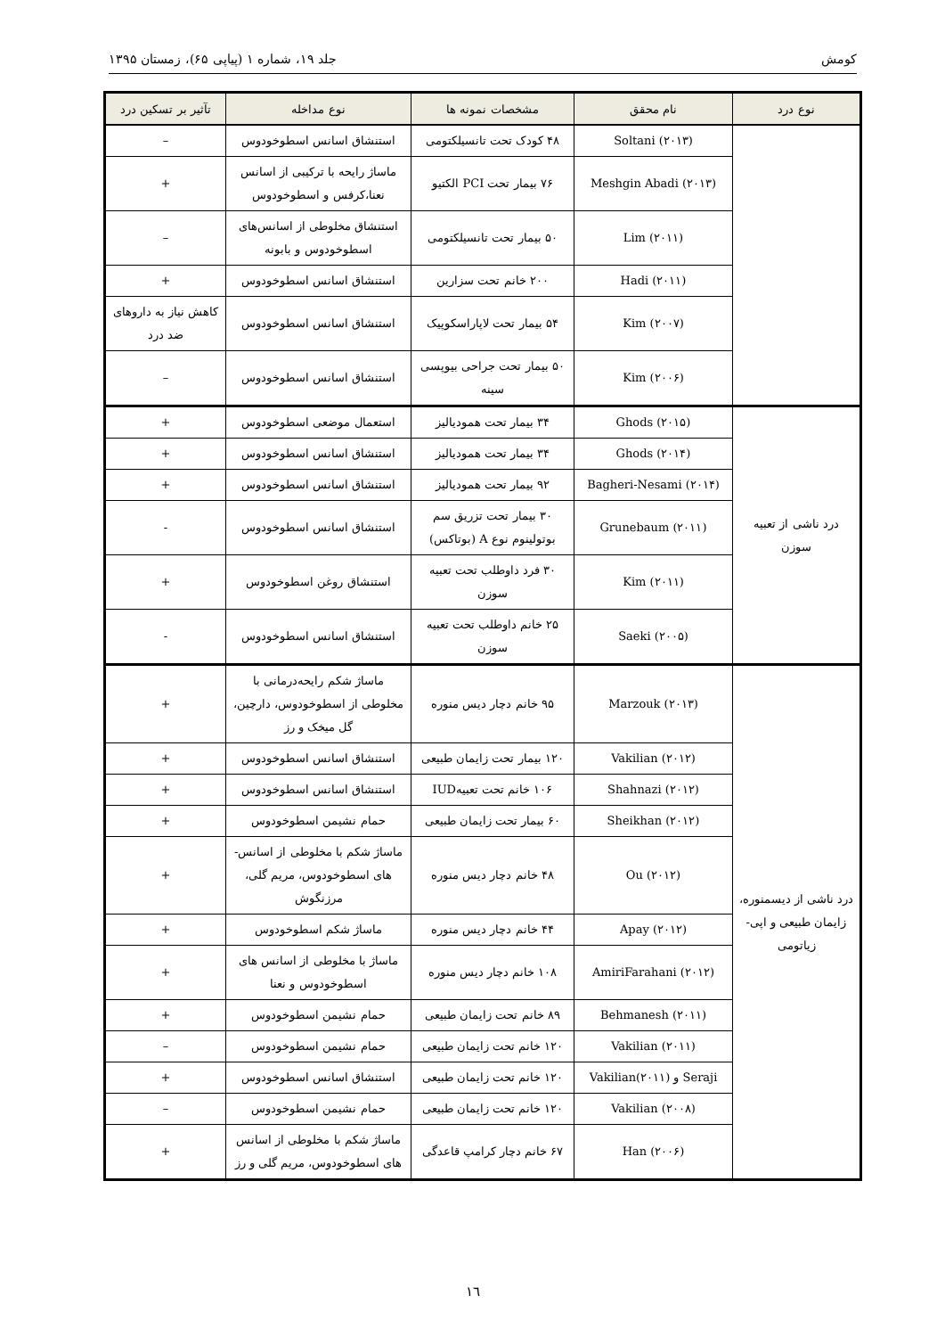کومش جلد ۱۹، شماره ۱ (پیاپی ۶۵)، زمستان ۱۳۹۵
| نوع درد | نام محقق | مشخصات نمونه ها | نوع مداخله | تآثیر بر تسکین درد |
| --- | --- | --- | --- | --- |
| | Soltani (۲۰۱۳) | ۴۸ کودک تحت تانسیلکتومی | استنشاق اسانس اسطوخودوس | – |
| | Meshgin Abadi (۲۰۱۳) | ۷۶ بیمار تحت PCI الکتیو | ماساژ رایحه با ترکیبی از اسانس نعنا،کرفس و اسطوخودوس | + |
| | Lim (۲۰۱۱) | ۵۰ بیمار تحت تانسیلکتومی | استنشاق مخلوطی از اسانس‌های اسطوخودوس و بابونه | – |
| | Hadi (۲۰۱۱) | ۲۰۰ خانم تحت سزارین | استنشاق اسانس اسطوخودوس | + |
| | Kim (۲۰۰۷) | ۵۴ بیمار تحت لاپاراسکوپیک | استنشاق اسانس اسطوخودوس | کاهش نیاز به داروهای ضد درد |
| | Kim (۲۰۰۶) | ۵۰ بیمار تحت جراحی بیوپسی سینه | استنشاق اسانس اسطوخودوس | – |
| درد ناشی از تعبیه سوزن | Ghods (۲۰۱۵) | ۳۴ بیمار تحت همودیالیز | استعمال موضعی اسطوخودوس | + |
| | Ghods (۲۰۱۴) | ۳۴ بیمار تحت همودیالیز | استنشاق اسانس اسطوخودوس | + |
| | Bagheri-Nesami (۲۰۱۴) | ۹۲ بیمار تحت همودیالیز | استنشاق اسانس اسطوخودوس | + |
| | Grunebaum (۲۰۱۱) | ۳۰ بیمار تحت تزریق سم بوتولینوم نوع A (بوتاکس) | استنشاق اسانس اسطوخودوس | - |
| | Kim (۲۰۱۱) | ۳۰ فرد داوطلب تحت تعبیه سوزن | استنشاق روغن اسطوخودوس | + |
| | Saeki (۲۰۰۵) | ۲۵ خانم داوطلب تحت تعبیه سوزن | استنشاق اسانس اسطوخودوس | - |
| درد ناشی از دیسمنوره، زایمان طبیعی و اپی-زیاتومی | Marzouk (۲۰۱۳) | ۹۵ خانم دچار دیس منوره | ماساژ شکم رایحه‌درمانی با مخلوطی از اسطوخودوس، دارچین، گل میخک و رز | + |
| | Vakilian (۲۰۱۲) | ۱۲۰ بیمار تحت زایمان طبیعی | استنشاق اسانس اسطوخودوس | + |
| | Shahnazi (۲۰۱۲) | ۱۰۶ خانم تحت تعبیهIUD | استنشاق اسانس اسطوخودوس | + |
| | Sheikhan (۲۰۱۲) | ۶۰ بیمار تحت زایمان طبیعی | حمام نشیمن اسطوخودوس | + |
| | Ou (۲۰۱۲) | ۴۸ خانم دچار دیس منوره | ماساژ شکم با مخلوطی از اسانس-های اسطوخودوس، مریم گلی، مرزنگوش | + |
| | Apay (۲۰۱۲) | ۴۴ خانم دچار دیس منوره | ماساژ شکم اسطوخودوس | + |
| | AmiriFarahani (۲۰۱۲) | ۱۰۸ خانم دچار دیس منوره | ماساژ با مخلوطی از اسانس های اسطوخودوس و نعنا | + |
| | Behmanesh (۲۰۱۱) | ۸۹ خانم تحت زایمان طبیعی | حمام نشیمن اسطوخودوس | + |
| | Vakilian (۲۰۱۱) | ۱۲۰ خانم تحت زایمان طبیعی | حمام نشیمن اسطوخودوس | – |
| | Seraji و Vakilian(۲۰۱۱) | ۱۲۰ خانم تحت زایمان طبیعی | استنشاق اسانس اسطوخودوس | + |
| | Vakilian (۲۰۰۸) | ۱۲۰ خانم تحت زایمان طبیعی | حمام نشیمن اسطوخودوس | – |
| | Han (۲۰۰۶) | ۶۷ خانم دچار کرامپ قاعدگی | ماساژ شکم با مخلوطی از اسانس های اسطوخودوس، مریم گلی و رز | + |
١٦